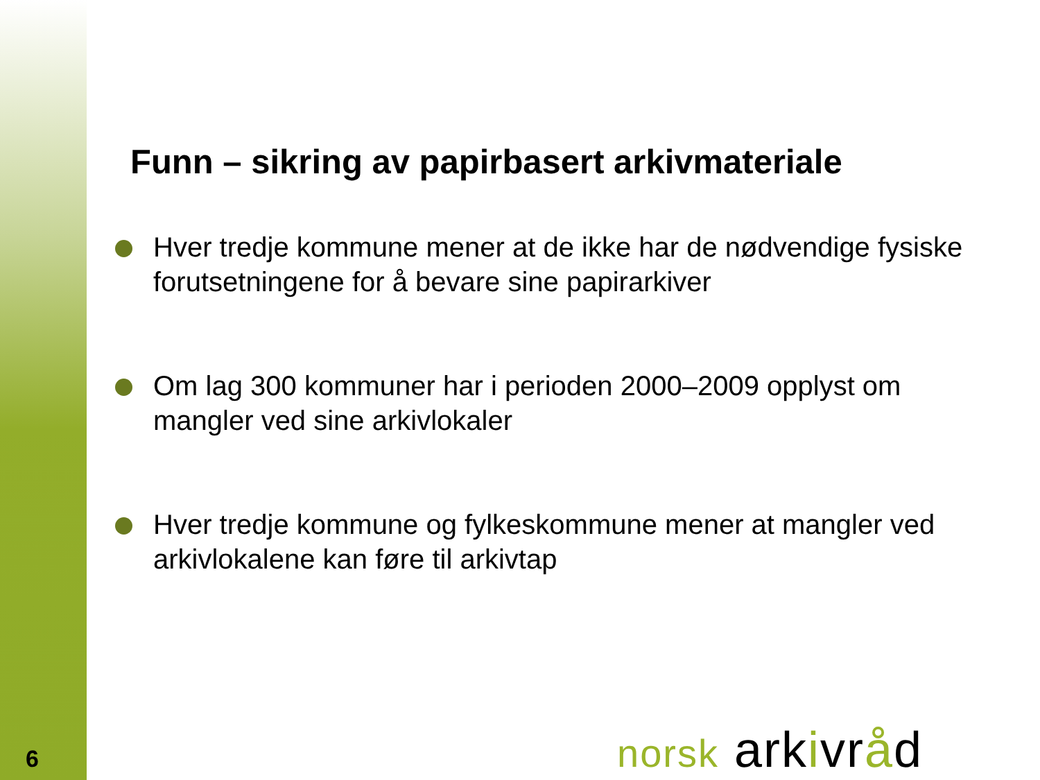Funn – sikring av papirbasert arkivmateriale
Hver tredje kommune mener at de ikke har de nødvendige fysiske forutsetningene for å bevare sine papirarkiver
Om lag 300 kommuner har i perioden 2000–2009 opplyst om mangler ved sine arkivlokaler
Hver tredje kommune og fylkeskommune mener at mangler ved arkivlokalene kan føre til arkivtap
6 norsk arkivråd